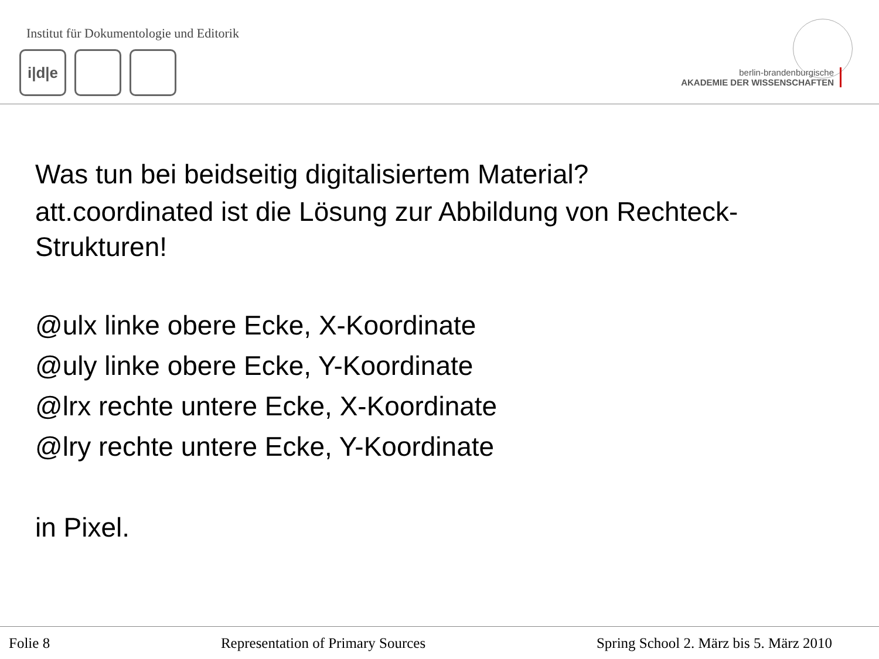Institut für Dokumentologie und Editorik
i|d|e
berlin-brandenburgische
AKADEMIE DER WISSENSCHAFTEN
Was tun bei beidseitig digitalisiertem Material?
att.coordinated ist die Lösung zur Abbildung von Rechteck-
Strukturen!
@ulx linke obere Ecke, X-Koordinate
@uly linke obere Ecke, Y-Koordinate
@lrx rechte untere Ecke, X-Koordinate
@lry rechte untere Ecke, Y-Koordinate
in Pixel.
Folie 8 Representation of Primary Sources Spring School 2. März bis 5. März 2010